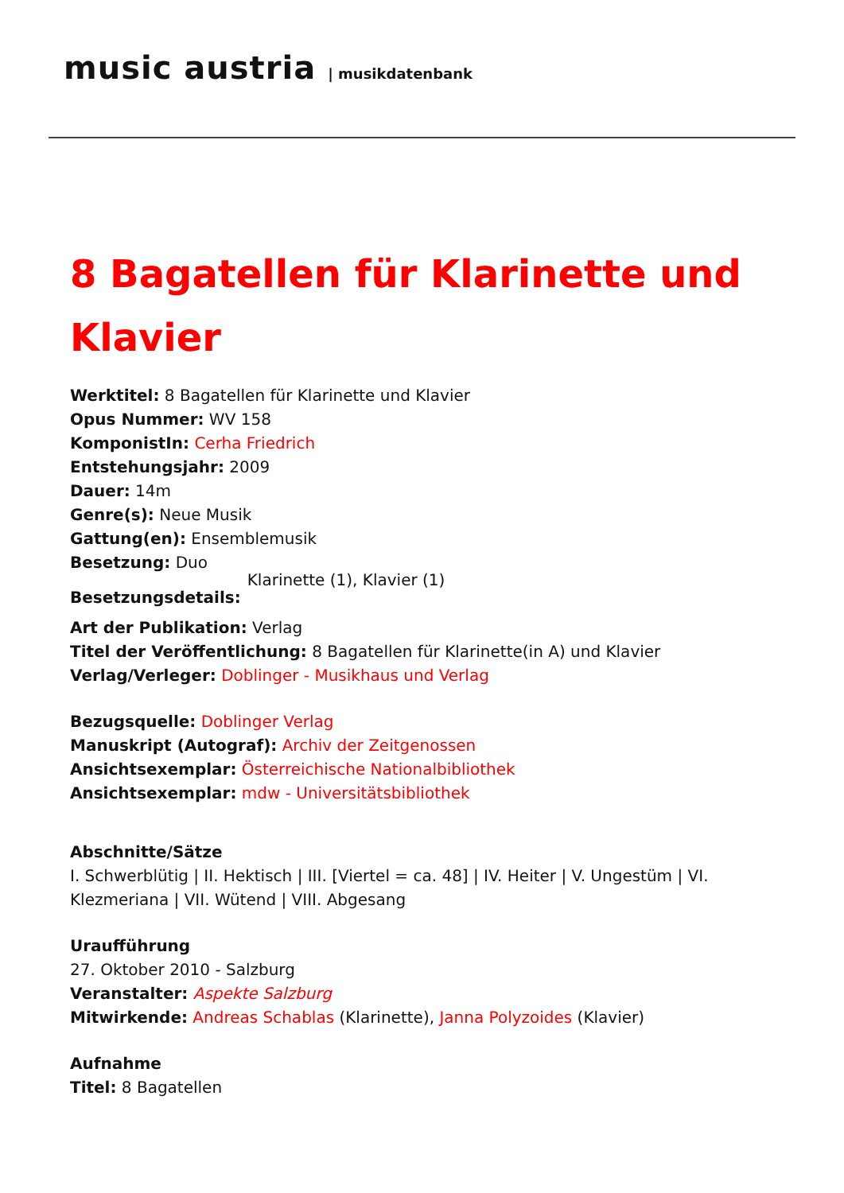music austria | musikdatenbank
8 Bagatellen für Klarinette und Klavier
Werktitel: 8 Bagatellen für Klarinette und Klavier
Opus Nummer: WV 158
KomponistIn: Cerha Friedrich
Entstehungsjahr: 2009
Dauer: 14m
Genre(s): Neue Musik
Gattung(en): Ensemblemusik
Besetzung: Duo
Besetzungsdetails: Klarinette (1), Klavier (1)
Art der Publikation: Verlag
Titel der Veröffentlichung: 8 Bagatellen für Klarinette(in A) und Klavier
Verlag/Verleger: Doblinger - Musikhaus und Verlag
Bezugsquelle: Doblinger Verlag
Manuskript (Autograf): Archiv der Zeitgenossen
Ansichtsexemplar: Österreichische Nationalbibliothek
Ansichtsexemplar: mdw - Universitätsbibliothek
Abschnitte/Sätze
I. Schwerblütig | II. Hektisch | III. [Viertel = ca. 48] | IV. Heiter | V. Ungestüm | VI. Klezmeriana | VII. Wütend | VIII. Abgesang
Uraufführung
27. Oktober 2010 - Salzburg
Veranstalter: Aspekte Salzburg
Mitwirkende: Andreas Schablas (Klarinette), Janna Polyzoides (Klavier)
Aufnahme
Titel: 8 Bagatellen